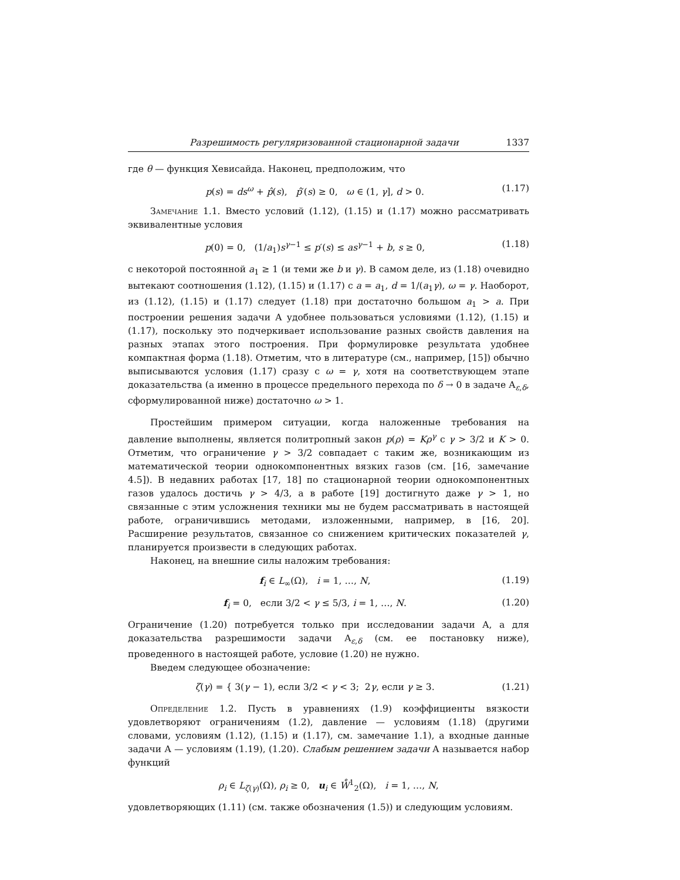Разрешимость регуляризованной стационарной задачи 1337
где θ — функция Хевисайда. Наконец, предположим, что
p(s) = ds<sup>ω</sup> + p̂(s), p̂′(s) ≥ 0, ω ∈ (1, γ], d > 0. (1.17)
Замечание 1.1. Вместо условий (1.12), (1.15) и (1.17) можно рассматривать эквивалентные условия
p(0) = 0, (1/a<sub>1</sub>)s<sup>γ−1</sup> ≤ p′(s) ≤ as<sup>γ−1</sup> + b, s ≥ 0, (1.18)
с некоторой постоянной a<sub>1</sub> ≥ 1 (и теми же b и γ). В самом деле, из (1.18) очевидно вытекают соотношения (1.12), (1.15) и (1.17) с a = a<sub>1</sub>, d = 1/(a<sub>1</sub>γ), ω = γ. Наоборот, из (1.12), (1.15) и (1.17) следует (1.18) при достаточно большом a<sub>1</sub> > a. При построении решения задачи A удобнее пользоваться условиями (1.12), (1.15) и (1.17), поскольку это подчеркивает использование разных свойств давления на разных этапах этого построения. При формулировке результата удобнее компактная форма (1.18). Отметим, что в литературе (см., например, [15]) обычно выписываются условия (1.17) сразу с ω = γ, хотя на соответствующем этапе доказательства (а именно в процессе предельного перехода по δ → 0 в задаче A<sub>ε,δ</sub>, сформулированной ниже) достаточно ω > 1.
Простейшим примером ситуации, когда наложенные требования на давление выполнены, является политропный закон p(ρ) = Kρ<sup>γ</sup> с γ > 3/2 и K > 0. Отметим, что ограничение γ > 3/2 совпадает с таким же, возникающим из математической теории однокомпонентных вязких газов (см. [16, замечание 4.5]). В недавних работах [17, 18] по стационарной теории однокомпонентных газов удалось достичь γ > 4/3, а в работе [19] достигнуто даже γ > 1, но связанные с этим усложнения техники мы не будем рассматривать в настоящей работе, ограничившись методами, изложенными, например, в [16, 20]. Расширение результатов, связанное со снижением критических показателей γ, планируется произвести в следующих работах.
Наконец, на внешние силы наложим требования:
f<sub>i</sub> ∈ L<sub>∞</sub>(Ω), i = 1, …, N, (1.19)
f<sub>i</sub> = 0, если 3/2 < γ ≤ 5/3, i = 1, …, N. (1.20)
Ограничение (1.20) потребуется только при исследовании задачи A, а для доказательства разрешимости задачи A<sub>ε,δ</sub> (см. ее постановку ниже), проведенного в настоящей работе, условие (1.20) не нужно.
Введем следующее обозначение:
ζ(γ) = { 3(γ − 1), если 3/2 < γ < 3; 2γ, если γ ≥ 3. (1.21)
Определение 1.2. Пусть в уравнениях (1.9) коэффициенты вязкости удовлетворяют ограничениям (1.2), давление — условиям (1.18) (другими словами, условиям (1.12), (1.15) и (1.17), см. замечание 1.1), а входные данные задачи A — условиям (1.19), (1.20). Слабым решением задачи A называется набор функций
ρ<sub>i</sub> ∈ L<sub>ζ(γ)</sub>(Ω), ρ<sub>i</sub> ≥ 0, u<sub>i</sub> ∈ W̊<sup>1</sup><sub>2</sub>(Ω), i = 1, …, N,
удовлетворяющих (1.11) (см. также обозначения (1.5)) и следующим условиям.